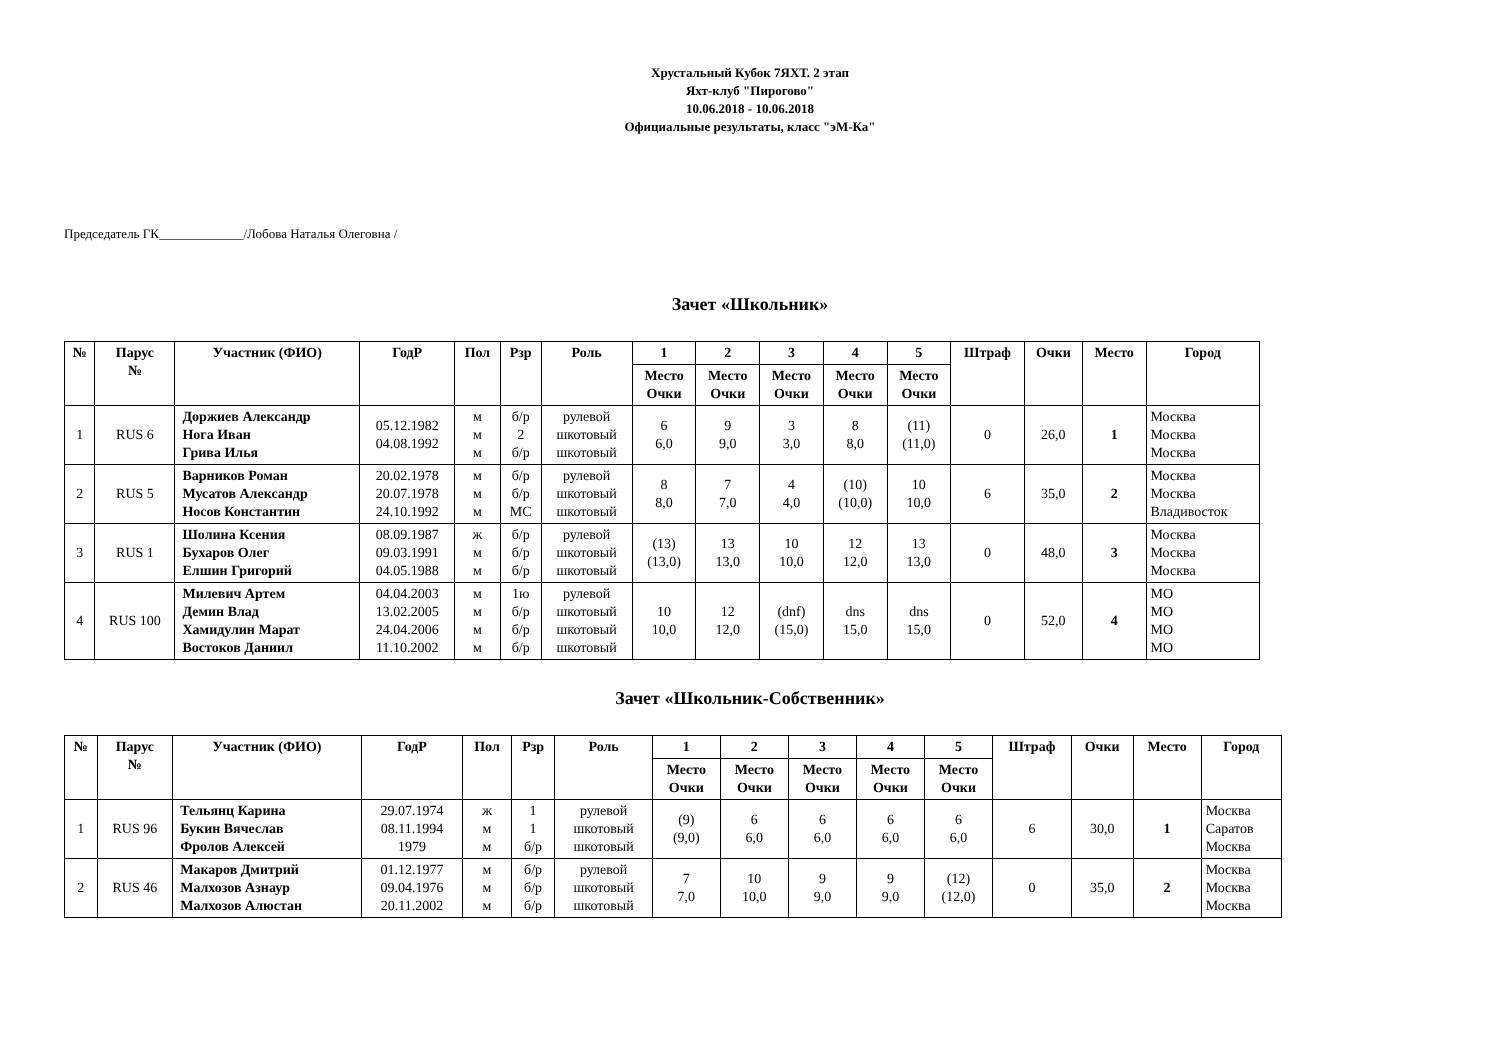Хрустальный Кубок 7ЯХТ. 2 этап
Яхт-клуб "Пирогово"
10.06.2018 - 10.06.2018
Официальные результаты, класс "эМ-Ка"
Председатель ГК_____________/Лобова Наталья Олеговна /
Зачет «Школьник»
| № | Парус № | Участник (ФИО) | ГодР | Пол | Рзр | Роль | 1 | 2 | 3 | 4 | 5 | Штраф | Очки | Место | Город |
| --- | --- | --- | --- | --- | --- | --- | --- | --- | --- | --- | --- | --- | --- | --- | --- |
| | | | | | | | Место Очки | Место Очки | Место Очки | Место Очки | Место Очки | | | | |
| 1 | RUS 6 | Доржиев Александр Нога Иван Грива Илья | 05.12.1982 04.08.1992 | м м м | б/р 2 б/р | рулевой шкотовый шкотовый | 6 6,0 | 9 9,0 | 3 3,0 | 8 8,0 | (11) (11,0) | 0 | 26,0 | 1 | Москва Москва Москва |
| 2 | RUS 5 | Варников Роман Мусатов Александр Носов Константин | 20.02.1978 20.07.1978 24.10.1992 | м м м | б/р б/р МС | рулевой шкотовый шкотовый | 8 8,0 | 7 7,0 | 4 4,0 | (10) (10,0) | 10 10,0 | 6 | 35,0 | 2 | Москва Москва Владивосток |
| 3 | RUS 1 | Шолина Ксения Бухаров Олег Елшин Григорий | 08.09.1987 09.03.1991 04.05.1988 | ж м м | б/р б/р б/р | рулевой шкотовый шкотовый | (13) (13,0) | 13 13,0 | 10 10,0 | 12 12,0 | 13 13,0 | 0 | 48,0 | 3 | Москва Москва Москва |
| 4 | RUS 100 | Милевич Артем Демин Влад Хамидулин Марат Востоков Даниил | 04.04.2003 13.02.2005 24.04.2006 11.10.2002 | м м м м | 1ю б/р б/р б/р | рулевой шкотовый шкотовый шкотовый | 10 10,0 | 12 12,0 | (dnf) (15,0) | dns 15,0 | dns 15,0 | 0 | 52,0 | 4 | МО МО МО МО |
Зачет «Школьник-Собственник»
| № | Парус № | Участник (ФИО) | ГодР | Пол | Рзр | Роль | 1 | 2 | 3 | 4 | 5 | Штраф | Очки | Место | Город |
| --- | --- | --- | --- | --- | --- | --- | --- | --- | --- | --- | --- | --- | --- | --- | --- |
| | | | | | | | Место Очки | Место Очки | Место Очки | Место Очки | Место Очки | | | | |
| 1 | RUS 96 | Тельянц Карина Букин Вячеслав Фролов Алексей | 29.07.1974 08.11.1994 1979 | ж м м | 1 1 б/р | рулевой шкотовый шкотовый | (9) (9,0) | 6 6,0 | 6 6,0 | 6 6,0 | 6 6,0 | 6 | 30,0 | 1 | Москва Саратов Москва |
| 2 | RUS 46 | Макаров Дмитрий Малхозов Азнаур Малхозов Алюстан | 01.12.1977 09.04.1976 20.11.2002 | м м м | б/р б/р б/р | рулевой шкотовый шкотовый | 7 7,0 | 10 10,0 | 9 9,0 | 9 9,0 | (12) (12,0) | 0 | 35,0 | 2 | Москва Москва Москва |